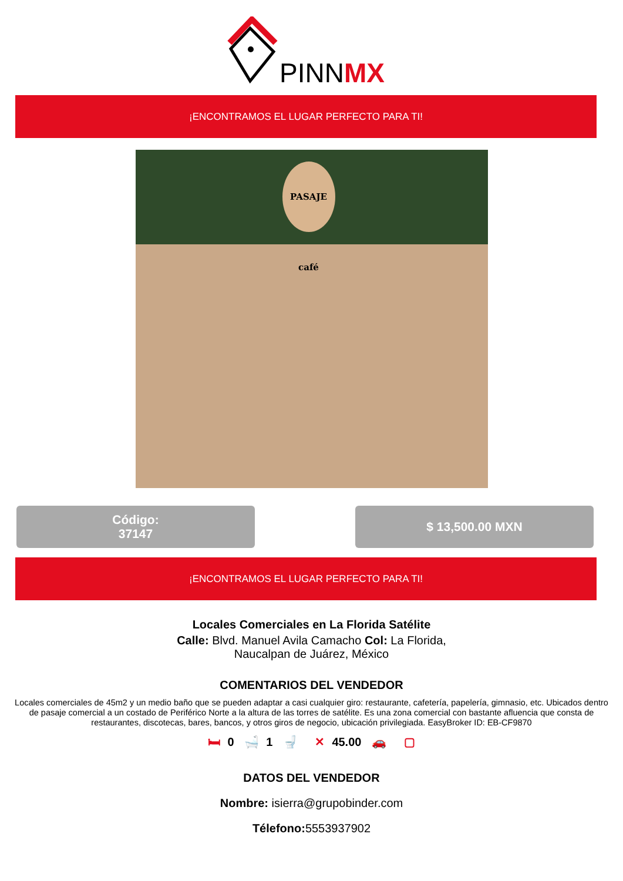PINNMX
¡ENCONTRAMOS EL LUGAR PERFECTO PARA TI!
PASAJE café
Código:
37147
$ 13,500.00 MXN
¡ENCONTRAMOS EL LUGAR PERFECTO PARA TI!
Locales Comerciales en La Florida Satélite
Calle: Blvd. Manuel Avila Camacho Col: La Florida,
Naucalpan de Juárez, México
COMENTARIOS DEL VENDEDOR
Locales comerciales de 45m2 y un medio baño que se pueden adaptar a casi cualquier giro: restaurante, cafetería, papelería, gimnasio, etc. Ubicados dentro de pasaje comercial a un costado de Periférico Norte a la altura de las torres de satélite. Es una zona comercial con bastante afluencia que consta de restaurantes, discotecas, bares, bancos, y otros giros de negocio, ubicación privilegiada. EasyBroker ID: EB-CF9870
🛏 0 🛁 1 🚽 ✕ 45.00 🚗 ▢
DATOS DEL VENDEDOR
Nombre: isierra@grupobinder.com
Télefono: 5553937902